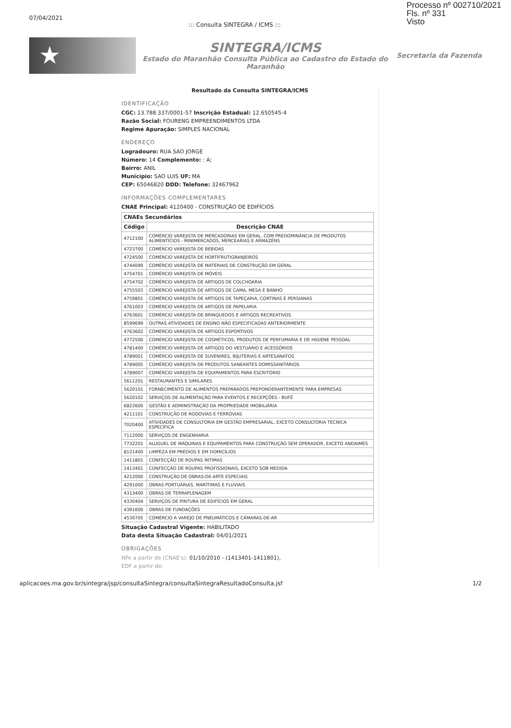07/04/2021::: Consulta SINTEGRA / ICMS :::
Processo nº 002710/2021
Fls. nº 331
Visto
★
SINTEGRA/ICMS
Estado do Maranhão Consulta Pública ao Cadastro do Estado do Maranhão
Secretaria da Fazenda
Resultado da Consulta SINTEGRA/ICMS
IDENTIFICAÇÃO
CGC: 13.788.337/0001-57 Inscrição Estadual: 12.650545-4
Razão Social: FOURENG EMPREENDIMENTOS LTDA
Regime Apuração: SIMPLES NACIONAL
ENDEREÇO
Logradouro: RUA SAO JORGE
Número: 14 Complemento: : A;
Bairro: ANIL
Município: SAO LUIS UF: MA
CEP: 65046820 DDD: Telefone: 32467962
INFORMAÇÕES COMPLEMENTARES
CNAE Principal: 4120400 - CONSTRUÇÃO DE EDIFÍCIOS
| CNAEs Secundários | |
| --- | --- |
| Código | Descrição CNAE |
| 4712100 | COMÉRCIO VAREJISTA DE MERCADORIAS EM GERAL, COM PREDOMINÂNCIA DE PRODUTOS ALIMENTÍCIOS - MINIMERCADOS, MERCEARIAS E ARMAZÉNS |
| 4723700 | COMÉRCIO VAREJISTA DE BEBIDAS |
| 4724500 | COMÉRCIO VAREJISTA DE HORTIFRUTIGRANJEIROS |
| 4744099 | COMÉRCIO VAREJISTA DE MATERIAIS DE CONSTRUÇÃO EM GERAL |
| 4754701 | COMÉRCIO VAREJISTA DE MÓVEIS |
| 4754702 | COMÉRCIO VAREJISTA DE ARTIGOS DE COLCHOARIA |
| 4755503 | COMERCIO VAREJISTA DE ARTIGOS DE CAMA, MESA E BANHO |
| 4759801 | COMÉRCIO VAREJISTA DE ARTIGOS DE TAPEÇARIA, CORTINAS E PERSIANAS |
| 4761003 | COMÉRCIO VAREJISTA DE ARTIGOS DE PAPELARIA |
| 4763601 | COMÉRCIO VAREJISTA DE BRINQUEDOS E ARTIGOS RECREATIVOS |
| 8599699 | OUTRAS ATIVIDADES DE ENSINO NÃO ESPECIFICADAS ANTERIORMENTE |
| 4763602 | COMÉRCIO VAREJISTA DE ARTIGOS ESPORTIVOS |
| 4772500 | COMÉRCIO VAREJISTA DE COSMÉTICOS, PRODUTOS DE PERFUMARIA E DE HIGIENE PESSOAL |
| 4781400 | COMÉRCIO VAREJISTA DE ARTIGOS DO VESTUÁRIO E ACESSÓRIOS |
| 4789001 | COMÉRCIO VAREJISTA DE SUVENIRES, BIJUTERIAS E ARTESANATOS |
| 4789005 | COMÉRCIO VAREJISTA DE PRODUTOS SANEANTES DOMISSANITÁRIOS |
| 4789007 | COMÉRCIO VAREJISTA DE EQUIPAMENTOS PARA ESCRITÓRIO |
| 5611201 | RESTAURANTES E SIMILARES |
| 5620101 | FORNECIMENTO DE ALIMENTOS PREPARADOS PREPONDERANTEMENTE PARA EMPRESAS |
| 5620102 | SERVIÇOS DE ALIMENTAÇÃO PARA EVENTOS E RECEPÇÕES - BUFÊ |
| 6822600 | GESTÃO E ADMINISTRAÇÃO DA PROPRIEDADE IMOBILIÁRIA |
| 4211101 | CONSTRUÇÃO DE RODOVIAS E FERROVIAS |
| 7020400 | ATIVIDADES DE CONSULTORIA EM GESTÃO EMPRESARIAL, EXCETO CONSULTORIA TÉCNICA ESPECÍFICA |
| 7112000 | SERVIÇOS DE ENGENHARIA |
| 7732201 | ALUGUEL DE MÁQUINAS E EQUIPAMENTOS PARA CONSTRUÇÃO SEM OPERADOR, EXCETO ANDAIMES |
| 8121400 | LIMPEZA EM PRÉDIOS E EM DOMICÍLIOS |
| 1411801 | CONFECÇÃO DE ROUPAS ÍNTIMAS |
| 1413401 | CONFECÇÃO DE ROUPAS PROFISSIONAIS, EXCETO SOB MEDIDA |
| 4212000 | CONSTRUÇÃO DE OBRAS-DE-ARTE ESPECIAIS |
| 4291000 | OBRAS PORTUÁRIAS, MARÍTIMAS E FLUVIAIS |
| 4313400 | OBRAS DE TERRAPLENAGEM |
| 4330404 | SERVIÇOS DE PINTURA DE EDIFÍCIOS EM GERAL |
| 4391600 | OBRAS DE FUNDAÇÕES |
| 4530705 | COMÉRCIO A VAREJO DE PNEUMÁTICOS E CÂMARAS-DE-AR |
Situação Cadastral Vigente: HABILITADO
Data desta Situação Cadastral: 04/01/2021
OBRIGAÇÕES
NFe a partir de (CNAE's): 01/10/2010 - (1413401-1411801),
EDF a partir de:
aplicacoes.ma.gov.br/sintegra/jsp/consultaSintegra/consultaSintegraResultadoConsulta.jsf 1/2